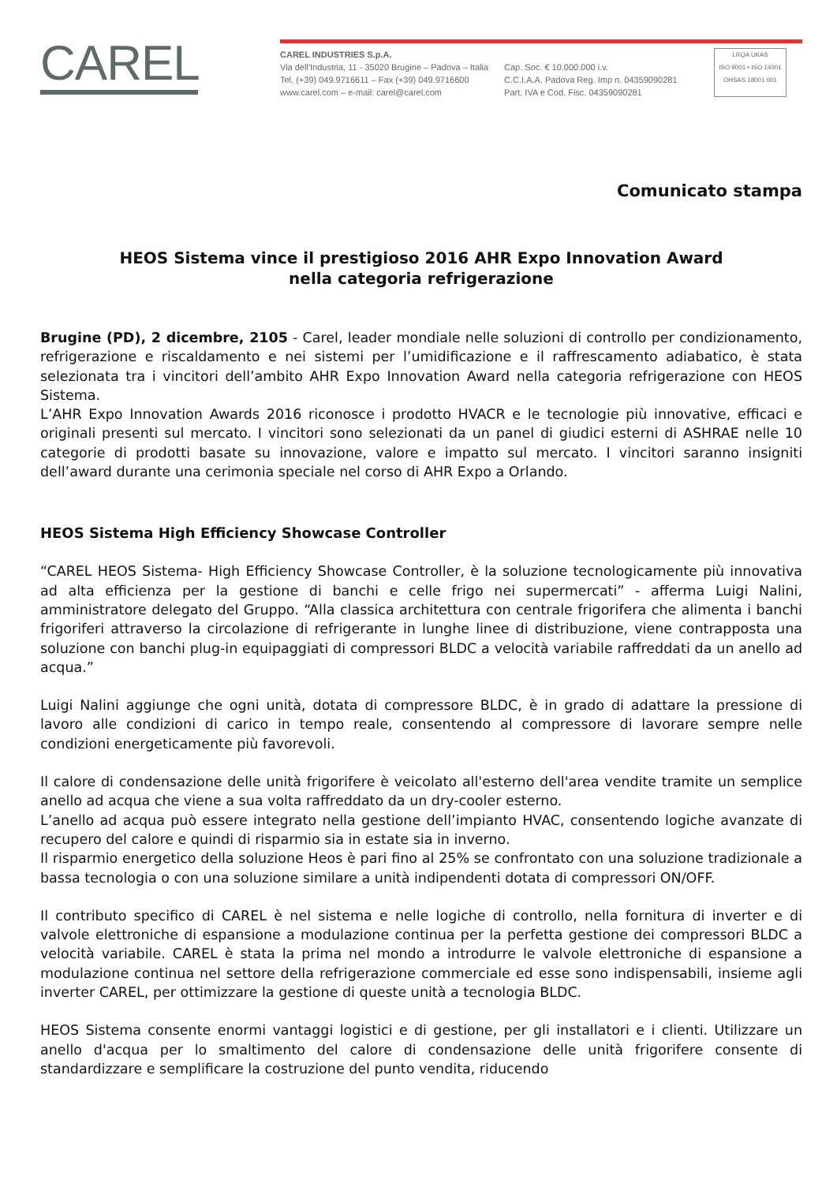CAREL
CAREL INDUSTRIES S.p.A.
Via dell'Industria, 11 - 35020 Brugine – Padova – Italia
Tel. (+39) 049.9716611 – Fax (+39) 049.9716600
www.carel.com – e-mail: carel@carel.com
Cap. Soc. € 10.000.000 i.v.
C.C.I.A.A. Padova Reg. Imp n. 04359090281
Part. IVA e Cod. Fisc. 04359090281
LRQA UKAS
ISO 9001 • ISO 14001
OHSAS 18001 001
Comunicato stampa
HEOS Sistema vince il prestigioso 2016 AHR Expo Innovation Award
nella categoria refrigerazione
Brugine (PD), 2 dicembre, 2105 - Carel, leader mondiale nelle soluzioni di controllo per condizionamento, refrigerazione e riscaldamento e nei sistemi per l’umidificazione e il raffrescamento adiabatico, è stata selezionata tra i vincitori dell’ambito AHR Expo Innovation Award nella categoria refrigerazione con HEOS Sistema.
L’AHR Expo Innovation Awards 2016 riconosce i prodotto HVACR e le tecnologie più innovative, efficaci e originali presenti sul mercato. I vincitori sono selezionati da un panel di giudici esterni di ASHRAE nelle 10 categorie di prodotti basate su innovazione, valore e impatto sul mercato. I vincitori saranno insigniti dell’award durante una cerimonia speciale nel corso di AHR Expo a Orlando.
HEOS Sistema High Efficiency Showcase Controller
“CAREL HEOS Sistema- High Efficiency Showcase Controller, è la soluzione tecnologicamente più innovativa ad alta efficienza per la gestione di banchi e celle frigo nei supermercati” - afferma Luigi Nalini, amministratore delegato del Gruppo. “Alla classica architettura con centrale frigorifera che alimenta i banchi frigoriferi attraverso la circolazione di refrigerante in lunghe linee di distribuzione, viene contrapposta una soluzione con banchi plug-in equipaggiati di compressori BLDC a velocità variabile raffreddati da un anello ad acqua.”
Luigi Nalini aggiunge che ogni unità, dotata di compressore BLDC, è in grado di adattare la pressione di lavoro alle condizioni di carico in tempo reale, consentendo al compressore di lavorare sempre nelle condizioni energeticamente più favorevoli.
Il calore di condensazione delle unità frigorifere è veicolato all'esterno dell'area vendite tramite un semplice anello ad acqua che viene a sua volta raffreddato da un dry-cooler esterno.
L’anello ad acqua può essere integrato nella gestione dell’impianto HVAC, consentendo logiche avanzate di recupero del calore e quindi di risparmio sia in estate sia in inverno.
Il risparmio energetico della soluzione Heos è pari fino al 25% se confrontato con una soluzione tradizionale a bassa tecnologia o con una soluzione similare a unità indipendenti dotata di compressori ON/OFF.
Il contributo specifico di CAREL è nel sistema e nelle logiche di controllo, nella fornitura di inverter e di valvole elettroniche di espansione a modulazione continua per la perfetta gestione dei compressori BLDC a velocità variabile. CAREL è stata la prima nel mondo a introdurre le valvole elettroniche di espansione a modulazione continua nel settore della refrigerazione commerciale ed esse sono indispensabili, insieme agli inverter CAREL, per ottimizzare la gestione di queste unità a tecnologia BLDC.
HEOS Sistema consente enormi vantaggi logistici e di gestione, per gli installatori e i clienti. Utilizzare un anello d'acqua per lo smaltimento del calore di condensazione delle unità frigorifere consente di standardizzare e semplificare la costruzione del punto vendita, riducendo